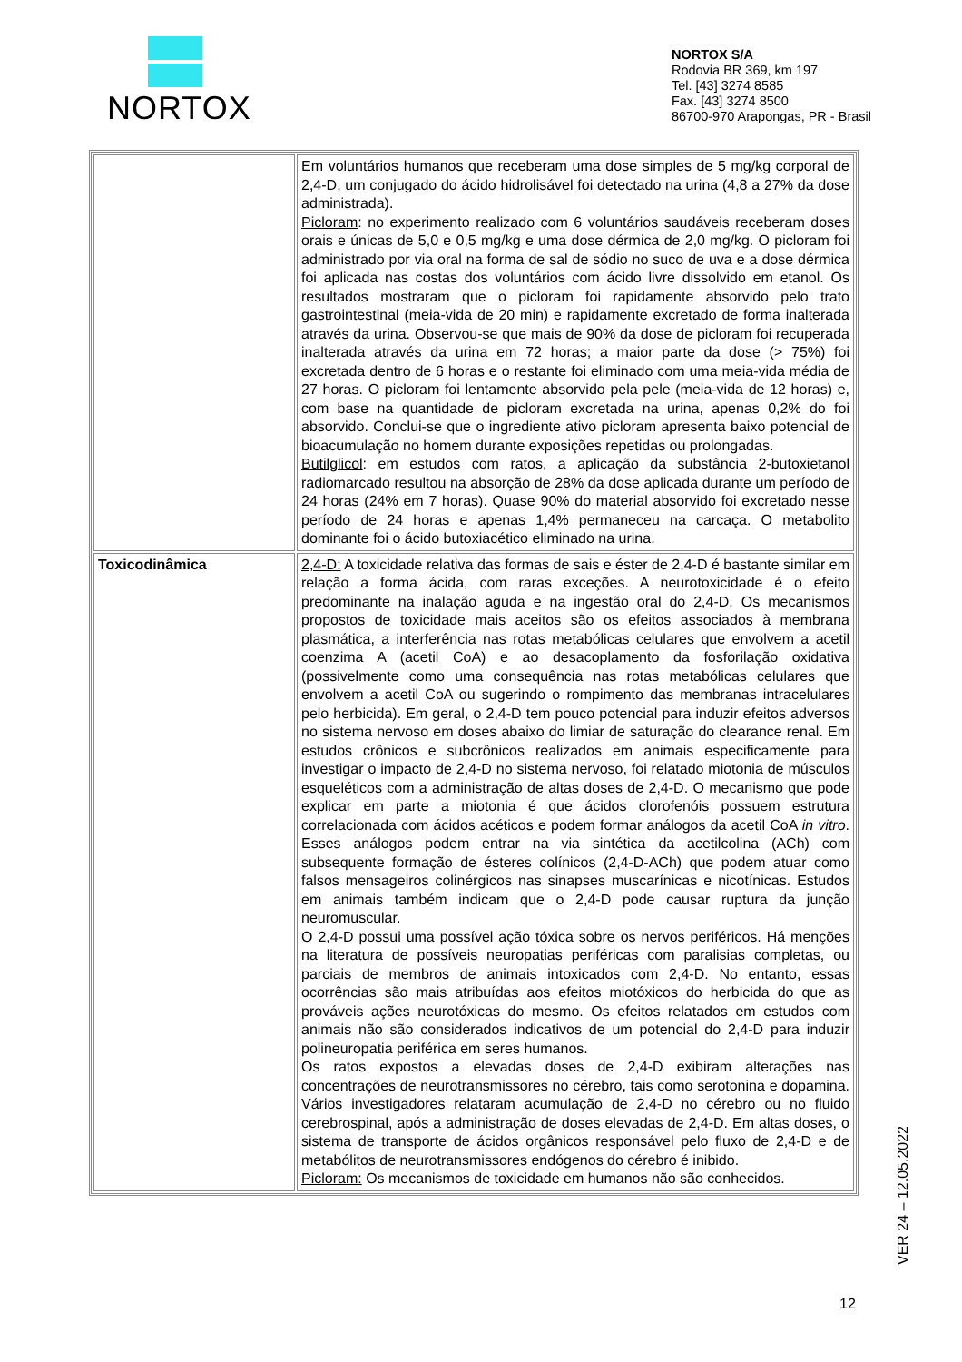NORTOX
NORTOX S/A
Rodovia BR 369, km 197
Tel. [43] 3274 8585
Fax. [43] 3274 8500
86700-970 Arapongas, PR - Brasil
| | Em voluntários humanos que receberam uma dose simples de 5 mg/kg corporal de 2,4-D, um conjugado do ácido hidrolisável foi detectado na urina (4,8 a 27% da dose administrada). Picloram : no experimento realizado com 6 voluntários saudáveis receberam doses orais e únicas de 5,0 e 0,5 mg/kg e uma dose dérmica de 2,0 mg/kg. O picloram foi administrado por via oral na forma de sal de sódio no suco de uva e a dose dérmica foi aplicada nas costas dos voluntários com ácido livre dissolvido em etanol. Os resultados mostraram que o picloram foi rapidamente absorvido pelo trato gastrointestinal (meia-vida de 20 min) e rapidamente excretado de forma inalterada através da urina. Observou-se que mais de 90% da dose de picloram foi recuperada inalterada através da urina em 72 horas; a maior parte da dose (> 75%) foi excretada dentro de 6 horas e o restante foi eliminado com uma meia-vida média de 27 horas. O picloram foi lentamente absorvido pela pele (meia-vida de 12 horas) e, com base na quantidade de picloram excretada na urina, apenas 0,2% do foi absorvido. Conclui-se que o ingrediente ativo picloram apresenta baixo potencial de bioacumulação no homem durante exposições repetidas ou prolongadas. Butilglicol : em estudos com ratos, a aplicação da substância 2-butoxietanol radiomarcado resultou na absorção de 28% da dose aplicada durante um período de 24 horas (24% em 7 horas). Quase 90% do material absorvido foi excretado nesse período de 24 horas e apenas 1,4% permaneceu na carcaça. O metabolito dominante foi o ácido butoxiacético eliminado na urina. |
| Toxicodinâmica | 2,4-D: A toxicidade relativa das formas de sais e éster de 2,4-D é bastante similar em relação a forma ácida, com raras exceções. A neurotoxicidade é o efeito predominante na inalação aguda e na ingestão oral do 2,4-D. Os mecanismos propostos de toxicidade mais aceitos são os efeitos associados à membrana plasmática, a interferência nas rotas metabólicas celulares que envolvem a acetil coenzima A (acetil CoA) e ao desacoplamento da fosforilação oxidativa (possivelmente como uma consequência nas rotas metabólicas celulares que envolvem a acetil CoA ou sugerindo o rompimento das membranas intracelulares pelo herbicida). Em geral, o 2,4-D tem pouco potencial para induzir efeitos adversos no sistema nervoso em doses abaixo do limiar de saturação do clearance renal. Em estudos crônicos e subcrônicos realizados em animais especificamente para investigar o impacto de 2,4-D no sistema nervoso, foi relatado miotonia de músculos esqueléticos com a administração de altas doses de 2,4-D. O mecanismo que pode explicar em parte a miotonia é que ácidos clorofenóis possuem estrutura correlacionada com ácidos acéticos e podem formar análogos da acetil CoA in vitro . Esses análogos podem entrar na via sintética da acetilcolina (ACh) com subsequente formação de ésteres colínicos (2,4-D-ACh) que podem atuar como falsos mensageiros colinérgicos nas sinapses muscarínicas e nicotínicas. Estudos em animais também indicam que o 2,4-D pode causar ruptura da junção neuromuscular. O 2,4-D possui uma possível ação tóxica sobre os nervos periféricos. Há menções na literatura de possíveis neuropatias periféricas com paralisias completas, ou parciais de membros de animais intoxicados com 2,4-D. No entanto, essas ocorrências são mais atribuídas aos efeitos miotóxicos do herbicida do que as prováveis ações neurotóxicas do mesmo. Os efeitos relatados em estudos com animais não são considerados indicativos de um potencial do 2,4-D para induzir polineuropatia periférica em seres humanos. Os ratos expostos a elevadas doses de 2,4-D exibiram alterações nas concentrações de neurotransmissores no cérebro, tais como serotonina e dopamina. Vários investigadores relataram acumulação de 2,4-D no cérebro ou no fluido cerebrospinal, após a administração de doses elevadas de 2,4-D. Em altas doses, o sistema de transporte de ácidos orgânicos responsável pelo fluxo de 2,4-D e de metabólitos de neurotransmissores endógenos do cérebro é inibido. Picloram: Os mecanismos de toxicidade em humanos não são conhecidos. |
VER 24 – 12.05.2022
12